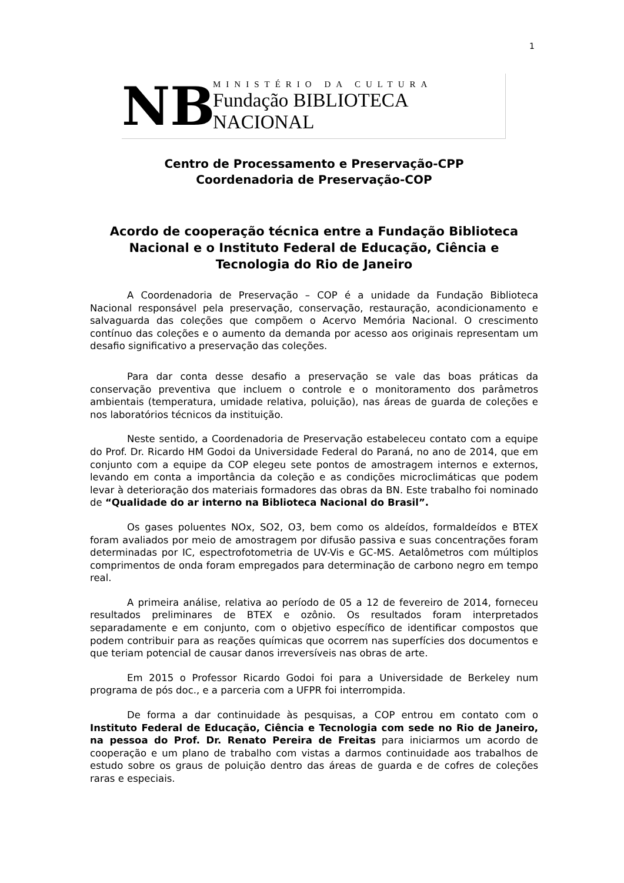1
NB
MINISTÉRIO DA CULTURA
Fundação BIBLIOTECA NACIONAL
Centro de Processamento e Preservação-CPP
Coordenadoria de Preservação-COP
Acordo de cooperação técnica entre a Fundação Biblioteca Nacional e o Instituto Federal de Educação, Ciência e Tecnologia do Rio de Janeiro
A Coordenadoria de Preservação – COP é a unidade da Fundação Biblioteca Nacional responsável pela preservação, conservação, restauração, acondicionamento e salvaguarda das coleções que compõem o Acervo Memória Nacional. O crescimento contínuo das coleções e o aumento da demanda por acesso aos originais representam um desafio significativo a preservação das coleções.
Para dar conta desse desafio a preservação se vale das boas práticas da conservação preventiva que incluem o controle e o monitoramento dos parâmetros ambientais (temperatura, umidade relativa, poluição), nas áreas de guarda de coleções e nos laboratórios técnicos da instituição.
Neste sentido, a Coordenadoria de Preservação estabeleceu contato com a equipe do Prof. Dr. Ricardo HM Godoi da Universidade Federal do Paraná, no ano de 2014, que em conjunto com a equipe da COP elegeu sete pontos de amostragem internos e externos, levando em conta a importância da coleção e as condições microclimáticas que podem levar à deterioração dos materiais formadores das obras da BN. Este trabalho foi nominado de “Qualidade do ar interno na Biblioteca Nacional do Brasil”.
Os gases poluentes NOx, SO2, O3, bem como os aldeídos, formaldeídos e BTEX foram avaliados por meio de amostragem por difusão passiva e suas concentrações foram determinadas por IC, espectrofotometria de UV-Vis e GC-MS. Aetalômetros com múltiplos comprimentos de onda foram empregados para determinação de carbono negro em tempo real.
A primeira análise, relativa ao período de 05 a 12 de fevereiro de 2014, forneceu resultados preliminares de BTEX e ozônio. Os resultados foram interpretados separadamente e em conjunto, com o objetivo específico de identificar compostos que podem contribuir para as reações químicas que ocorrem nas superfícies dos documentos e que teriam potencial de causar danos irreversíveis nas obras de arte.
Em 2015 o Professor Ricardo Godoi foi para a Universidade de Berkeley num programa de pós doc., e a parceria com a UFPR foi interrompida.
De forma a dar continuidade às pesquisas, a COP entrou em contato com o Instituto Federal de Educação, Ciência e Tecnologia com sede no Rio de Janeiro, na pessoa do Prof. Dr. Renato Pereira de Freitas para iniciarmos um acordo de cooperação e um plano de trabalho com vistas a darmos continuidade aos trabalhos de estudo sobre os graus de poluição dentro das áreas de guarda e de cofres de coleções raras e especiais.